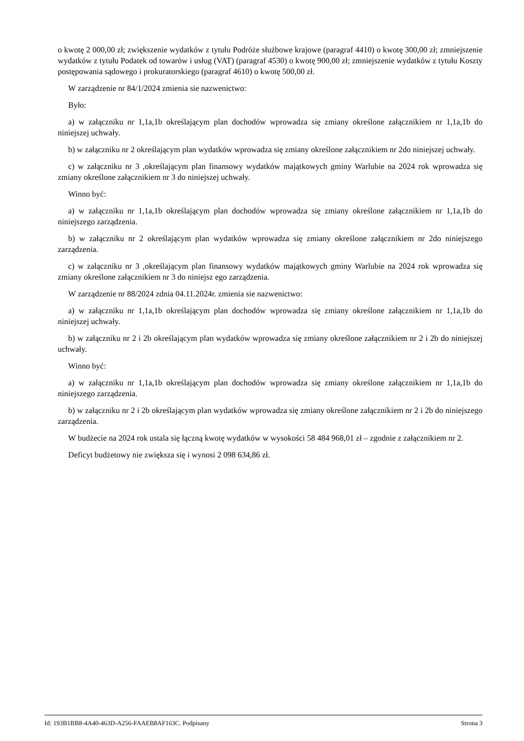o kwotę 2 000,00 zł; zwiększenie wydatków z tytułu Podróże służbowe krajowe (paragraf 4410) o kwotę 300,00 zł; zmniejszenie wydatków z tytułu Podatek od towarów i usług (VAT) (paragraf 4530) o kwotę 900,00 zł; zmniejszenie wydatków z tytułu Koszty postępowania sądowego i prokuratorskiego (paragraf 4610) o kwotę 500,00 zł.
W zarządzenie nr 84/1/2024 zmienia sie nazwenictwo:
Było:
a) w załączniku nr 1,1a,1b określającym plan dochodów wprowadza się zmiany określone załącznikiem nr 1,1a,1b do niniejszej uchwały.
b) w załączniku nr 2 określającym plan wydatków wprowadza się zmiany określone załącznikiem nr 2do niniejszej uchwały.
c) w załączniku nr 3 ,określającym plan finansowy wydatków majątkowych gminy Warlubie na 2024 rok wprowadza się zmiany określone załącznikiem nr 3 do niniejszej uchwały.
Winno być:
a) w załączniku nr 1,1a,1b określającym plan dochodów wprowadza się zmiany określone załącznikiem nr 1,1a,1b do niniejszego zarządzenia.
b) w załączniku nr 2 określającym plan wydatków wprowadza się zmiany określone załącznikiem nr 2do niniejszego zarządzenia.
c) w załączniku nr 3 ,określającym plan finansowy wydatków majątkowych gminy Warlubie na 2024 rok wprowadza się zmiany określone załącznikiem nr 3 do niniejsz ego zarządzenia.
W zarządzenie nr 88/2024 zdnia 04.11.2024r. zmienia sie nazwenictwo:
a) w załączniku nr 1,1a,1b określającym plan dochodów wprowadza się zmiany określone załącznikiem nr 1,1a,1b do niniejszej uchwały.
b) w załączniku nr 2 i 2b określającym plan wydatków wprowadza się zmiany określone załącznikiem nr 2 i 2b do niniejszej uchwały.
Winno być:
a) w załączniku nr 1,1a,1b określającym plan dochodów wprowadza się zmiany określone załącznikiem nr 1,1a,1b do niniejszego zarządzenia.
b) w załączniku nr 2 i 2b określającym plan wydatków wprowadza się zmiany określone załącznikiem nr 2 i 2b do niniejszego zarządzenia.
W budżecie na 2024 rok ustala się łączną kwotę wydatków w wysokości 58 484 968,01 zł – zgodnie z załącznikiem nr 2.
Deficyt budżetowy nie zwiększa się i wynosi 2 098 634,86 zł.
Id: 193B1BB8-4A40-463D-A256-FAAEB8AF163C. Podpisany Strona 3